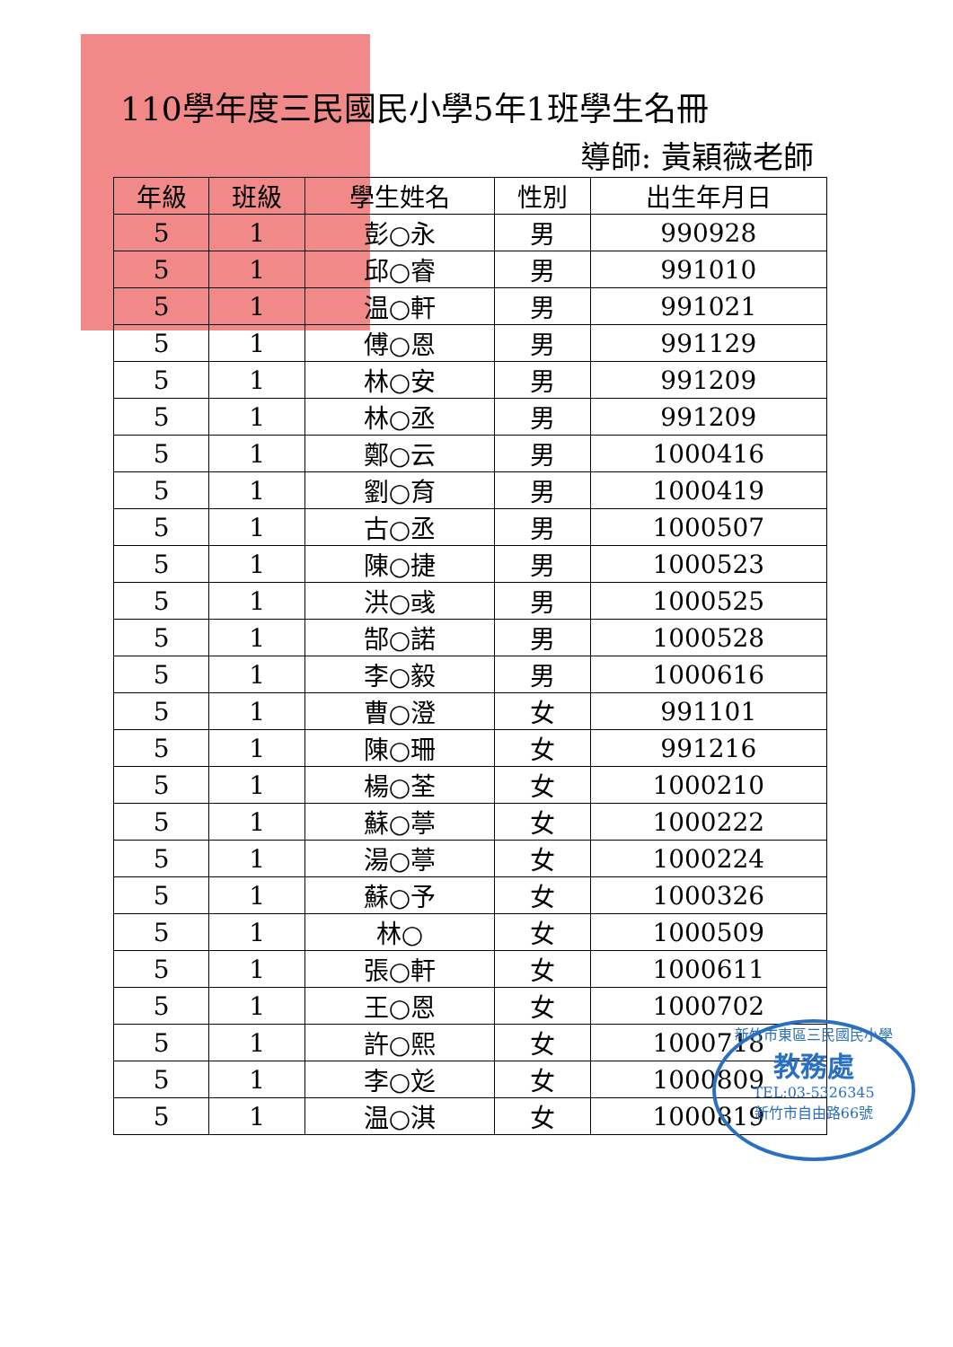110學年度三民國民小學5年1班學生名冊
導師: 黃穎薇老師
| 年級 | 班級 | 學生姓名 | 性別 | 出生年月日 |
| --- | --- | --- | --- | --- |
| 5 | 1 | 彭○永 | 男 | 990928 |
| 5 | 1 | 邱○睿 | 男 | 991010 |
| 5 | 1 | 温○軒 | 男 | 991021 |
| 5 | 1 | 傅○恩 | 男 | 991129 |
| 5 | 1 | 林○安 | 男 | 991209 |
| 5 | 1 | 林○丞 | 男 | 991209 |
| 5 | 1 | 鄭○云 | 男 | 1000416 |
| 5 | 1 | 劉○育 | 男 | 1000419 |
| 5 | 1 | 古○丞 | 男 | 1000507 |
| 5 | 1 | 陳○捷 | 男 | 1000523 |
| 5 | 1 | 洪○彧 | 男 | 1000525 |
| 5 | 1 | 郜○諾 | 男 | 1000528 |
| 5 | 1 | 李○毅 | 男 | 1000616 |
| 5 | 1 | 曹○澄 | 女 | 991101 |
| 5 | 1 | 陳○珊 | 女 | 991216 |
| 5 | 1 | 楊○荃 | 女 | 1000210 |
| 5 | 1 | 蘇○葶 | 女 | 1000222 |
| 5 | 1 | 湯○葶 | 女 | 1000224 |
| 5 | 1 | 蘇○予 | 女 | 1000326 |
| 5 | 1 | 林○ | 女 | 1000509 |
| 5 | 1 | 張○軒 | 女 | 1000611 |
| 5 | 1 | 王○恩 | 女 | 1000702 |
| 5 | 1 | 許○熙 | 女 | 1000718 |
| 5 | 1 | 李○彣 | 女 | 1000809 |
| 5 | 1 | 温○淇 | 女 | 1000819 |
新竹市東區三民國民小學
教務處
TEL:03-5326345
新竹市自由路66號